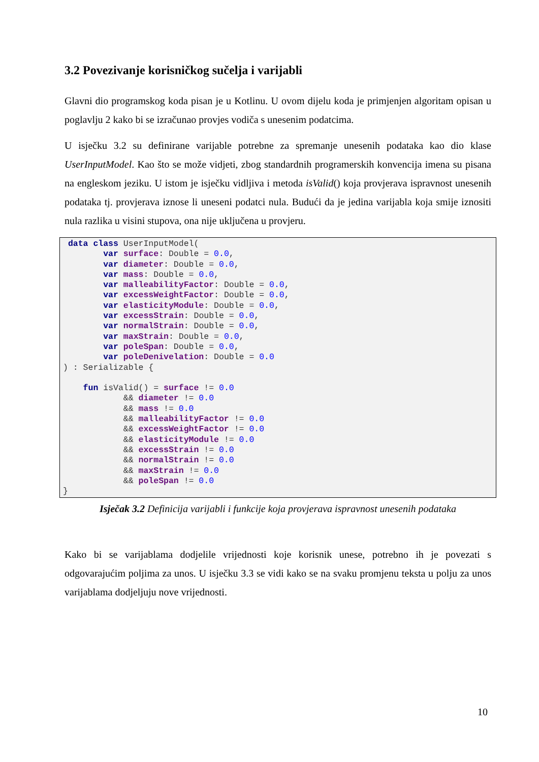3.2 Povezivanje korisničkog sučelja i varijabli
Glavni dio programskog koda pisan je u Kotlinu. U ovom dijelu koda je primjenjen algoritam opisan u poglavlju 2 kako bi se izračunao provjes vodiča s unesenim podatcima.
U isječku 3.2 su definirane varijable potrebne za spremanje unesenih podataka kao dio klase UserInputModel. Kao što se može vidjeti, zbog standardnih programerskih konvencija imena su pisana na engleskom jeziku. U istom je isječku vidljiva i metoda isValid() koja provjerava ispravnost unesenih podataka tj. provjerava iznose li uneseni podatci nula. Budući da je jedina varijabla koja smije iznositi nula razlika u visini stupova, ona nije uključena u provjeru.
 data class UserInputModel(
        var surface: Double = 0.0,
        var diameter: Double = 0.0,
        var mass: Double = 0.0,
        var malleabilityFactor: Double = 0.0,
        var excessWeightFactor: Double = 0.0,
        var elasticityModule: Double = 0.0,
        var excessStrain: Double = 0.0,
        var normalStrain: Double = 0.0,
        var maxStrain: Double = 0.0,
        var poleSpan: Double = 0.0,
        var poleDenivelation: Double = 0.0
) : Serializable {

    fun isValid() = surface != 0.0
            && diameter != 0.0
            && mass != 0.0
            && malleabilityFactor != 0.0
            && excessWeightFactor != 0.0
            && elasticityModule != 0.0
            && excessStrain != 0.0
            && normalStrain != 0.0
            && maxStrain != 0.0
            && poleSpan != 0.0
}
Isječak 3.2 Definicija varijabli i funkcije koja provjerava ispravnost unesenih podataka
Kako bi se varijablama dodjelile vrijednosti koje korisnik unese, potrebno ih je povezati s odgovarajućim poljima za unos. U isječku 3.3 se vidi kako se na svaku promjenu teksta u polju za unos varijablama dodjeljuju nove vrijednosti.
10